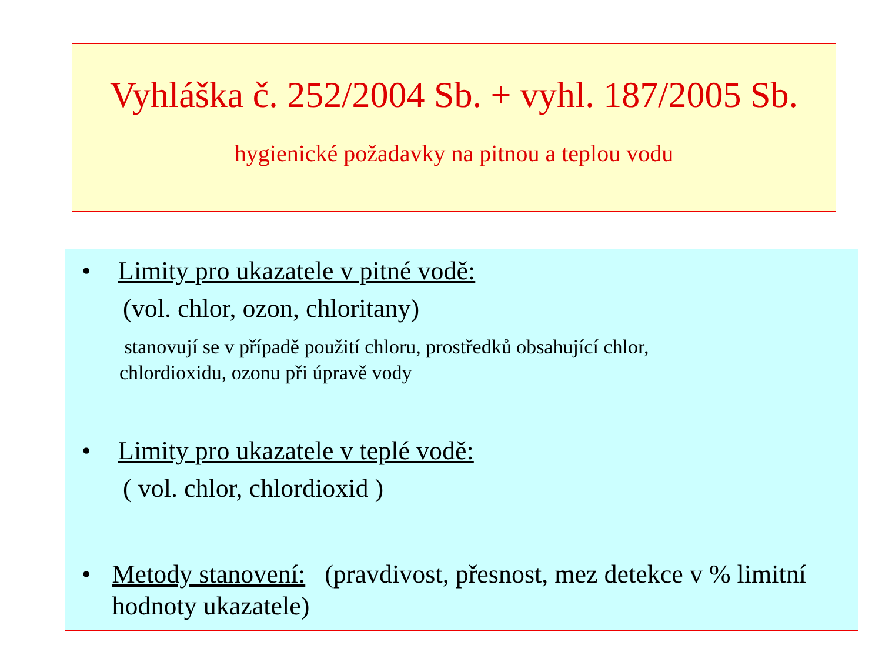Vyhláška č. 252/2004 Sb. + vyhl. 187/2005 Sb.
hygienické požadavky na pitnou a teplou vodu
• Limity pro ukazatele v pitné vodě:
(vol. chlor, ozon, chloritany)
stanovují se v případě použití chloru, prostředků obsahující chlor,
chlordioxidu, ozonu při úpravě vody
• Limity pro ukazatele v teplé vodě:
( vol. chlor, chlordioxid )
• Metody stanovení: (pravdivost, přesnost, mez detekce v % limitní hodnoty ukazatele)